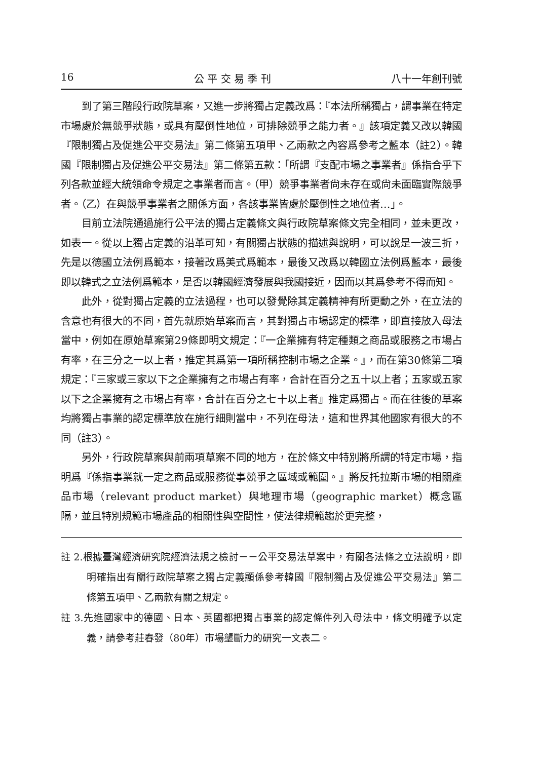16 公 平 交 易 季 刊 八十一年創刊號
到了第三階段行政院草案，又進一步將獨占定義改爲：『本法所稱獨占，謂事業在特定市場處於無競爭狀態，或具有壓倒性地位，可排除競爭之能力者。』該項定義又改以韓國『限制獨占及促進公平交易法』第二條第五項甲、乙兩款之內容爲參考之藍本（註2）。韓國『限制獨占及促進公平交易法』第二條第五款：「所謂『支配市場之事業者』係指合乎下列各款並經大統領命令規定之事業者而言。（甲）競爭事業者尙未存在或尙未面臨實際競爭者。（乙）在與競爭事業者之關係方面，各該事業皆處於壓倒性之地位者…」。
目前立法院通過施行公平法的獨占定義條文與行政院草案條文完全相同，並未更改，如表一。從以上獨占定義的沿革可知，有關獨占狀態的描述與說明，可以說是一波三折，先是以德國立法例爲範本，接著改爲美式爲範本，最後又改爲以韓國立法例爲藍本，最後即以韓式之立法例爲範本，是否以韓國經濟發展與我國接近，因而以其爲參考不得而知。
此外，從對獨占定義的立法過程，也可以發覺除其定義精神有所更動之外，在立法的含意也有很大的不同，首先就原始草案而言，其對獨占市場認定的標準，即直接放入母法當中，例如在原始草案第29條即明文規定：『一企業擁有特定種類之商品或服務之市場占有率，在三分之一以上者，推定其爲第一項所稱控制市場之企業。』，而在第30條第二項規定：『三家或三家以下之企業擁有之市場占有率，合計在百分之五十以上者；五家或五家以下之企業擁有之市場占有率，合計在百分之七十以上者』推定爲獨占。而在往後的草案均將獨占事業的認定標準放在施行細則當中，不列在母法，這和世界其他國家有很大的不同（註3）。
另外，行政院草案與前兩項草案不同的地方，在於條文中特別將所謂的特定市場，指明爲『係指事業就一定之商品或服務從事競爭之區域或範圍。』將反托拉斯市場的相關產品市場（relevant product market）與地理市場（geographic market）概念區隔，並且特別規範市場產品的相關性與空間性，使法律規範趨於更完整，
註 2.根據臺灣經濟研究院經濟法規之檢討－－公平交易法草案中，有關各法條之立法說明，即明確指出有關行政院草案之獨占定義顯係參考韓國『限制獨占及促進公平交易法』第二條第五項甲、乙兩款有關之規定。
註 3.先進國家中的德國、日本、英國都把獨占事業的認定條件列入母法中，條文明確予以定義，請參考莊春發（80年）市場壟斷力的研究一文表二。